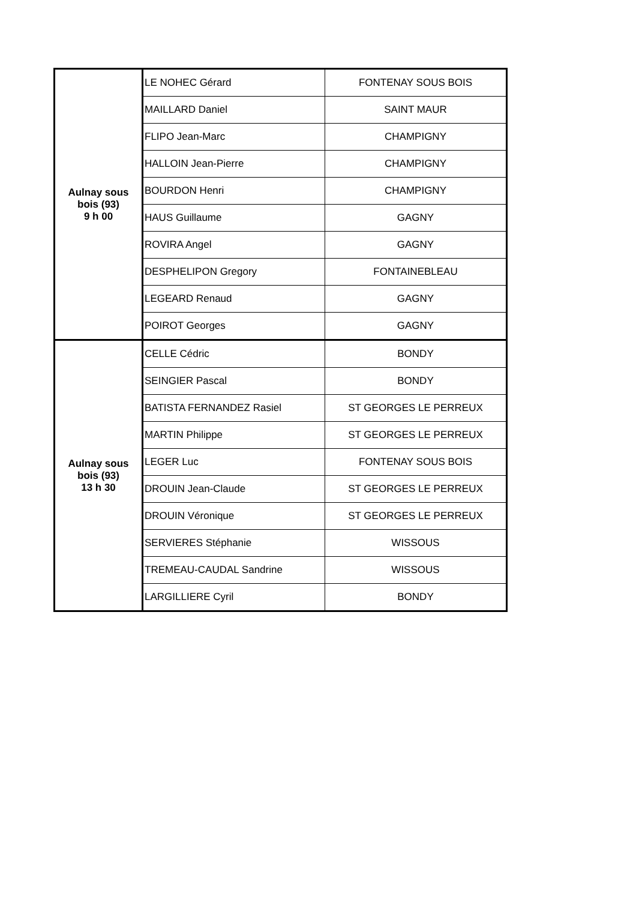| Aulnay sous bois (93) 9 h 00 | LE NOHEC Gérard | FONTENAY SOUS BOIS |
| | MAILLARD Daniel | SAINT MAUR |
| | FLIPO Jean-Marc | CHAMPIGNY |
| | HALLOIN Jean-Pierre | CHAMPIGNY |
| | BOURDON Henri | CHAMPIGNY |
| | HAUS Guillaume | GAGNY |
| | ROVIRA Angel | GAGNY |
| | DESPHELIPON Gregory | FONTAINEBLEAU |
| | LEGEARD Renaud | GAGNY |
| | POIROT Georges | GAGNY |
| Aulnay sous bois (93) 13 h 30 | CELLE Cédric | BONDY |
| | SEINGIER Pascal | BONDY |
| | BATISTA FERNANDEZ Rasiel | ST GEORGES LE PERREUX |
| | MARTIN Philippe | ST GEORGES LE PERREUX |
| | LEGER Luc | FONTENAY SOUS BOIS |
| | DROUIN Jean-Claude | ST GEORGES LE PERREUX |
| | DROUIN Véronique | ST GEORGES LE PERREUX |
| | SERVIERES Stéphanie | WISSOUS |
| | TREMEAU-CAUDAL Sandrine | WISSOUS |
| | LARGILLIERE Cyril | BONDY |